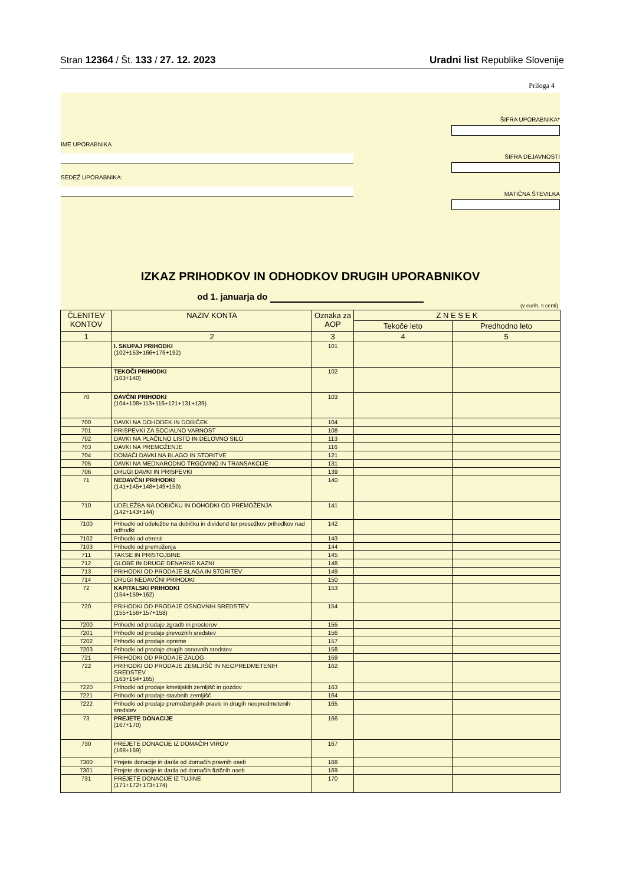Stran 12364 / Št. 133 / 27. 12. 2023
Uradni list Republike Slovenije
Priloga 4
IME UPORABNIKA
SEDEŽ UPORABNIKA:
ŠIFRA UPORABNIKA*
ŠIFRA DEJAVNOSTI
MATIČNA ŠTEVILKA
IZKAZ PRIHODKOV IN ODHODKOV DRUGIH UPORABNIKOV
od 1. januarja do
(v eurih, s centi)
| ČLENITEV KONTOV | NAZIV KONTA | Oznaka za AOP | Z N E S E K | |
| --- | --- | --- | --- | --- |
| | | | Tekoče leto | Predhodno leto |
| 1 | 2 | 3 | 4 | 5 |
| | I. SKUPAJ PRIHODKI (102+153+166+176+192) | 101 | | |
| | TEKOČI PRIHODKI (103+140) | 102 | | |
| 70 | DAVČNI PRIHODKI (104+108+113+116+121+131+139) | 103 | | |
| 700 | DAVKI NA DOHODEK IN DOBIČEK | 104 | | |
| 701 | PRISPEVKI ZA SOCIALNO VARNOST | 108 | | |
| 702 | DAVKI NA PLAČILNO LISTO IN DELOVNO SILO | 113 | | |
| 703 | DAVKI NA PREMOŽENJE | 116 | | |
| 704 | DOMAČI DAVKI NA BLAGO IN STORITVE | 121 | | |
| 705 | DAVKI NA MEDNARODNO TRGOVINO IN TRANSAKCIJE | 131 | | |
| 706 | DRUGI DAVKI IN PRISPEVKI | 139 | | |
| 71 | NEDAVČNI PRIHODKI (141+145+148+149+150) | 140 | | |
| 710 | UDELEŽBA NA DOBIČKU IN DOHODKI OD PREMOŽENJA (142+143+144) | 141 | | |
| 7100 | Prihodki od udeležbe na dobičku in dividend ter presežkov prihodkov nad odhodki | 142 | | |
| 7102 | Prihodki od obresti | 143 | | |
| 7103 | Prihodki od premoženja | 144 | | |
| 711 | TAKSE IN PRISTOJBINE | 145 | | |
| 712 | GLOBE IN DRUGE DENARNE KAZNI | 148 | | |
| 713 | PRIHODKI OD PRODAJE BLAGA IN STORITEV | 149 | | |
| 714 | DRUGI NEDAVČNI PRIHODKI | 150 | | |
| 72 | KAPITALSKI PRIHODKI (154+159+162) | 153 | | |
| 720 | PRIHODKI OD PRODAJE OSNOVNIH SREDSTEV (155+156+157+158) | 154 | | |
| 7200 | Prihodki od prodaje zgradb in prostorov | 155 | | |
| 7201 | Prihodki od prodaje prevoznih sredstev | 156 | | |
| 7202 | Prihodki od prodaje opreme | 157 | | |
| 7203 | Prihodki od prodaje drugih osnovnih sredstev | 158 | | |
| 721 | PRIHODKI OD PRODAJE ZALOG | 159 | | |
| 722 | PRIHODKI OD PRODAJE ZEMLJIŠČ IN NEOPREDMETENIH SREDSTEV (163+164+165) | 162 | | |
| 7220 | Prihodki od prodaje kmetijskih zemljišč in gozdov | 163 | | |
| 7221 | Prihodki od prodaje stavbnih zemljišč | 164 | | |
| 7222 | Prihodki od prodaje premoženjskih pravic in drugih neopredmetenih sredstev | 165 | | |
| 73 | PREJETE DONACIJE (167+170) | 166 | | |
| 730 | PREJETE DONACIJE IZ DOMAČIH VIROV (168+169) | 167 | | |
| 7300 | Prejete donacije in darila od domačih pravnih oseb | 168 | | |
| 7301 | Prejete donacije in darila od domačih fizičnih oseb | 169 | | |
| 731 | PREJETE DONACIJE IZ TUJINE (171+172+173+174) | 170 | | |